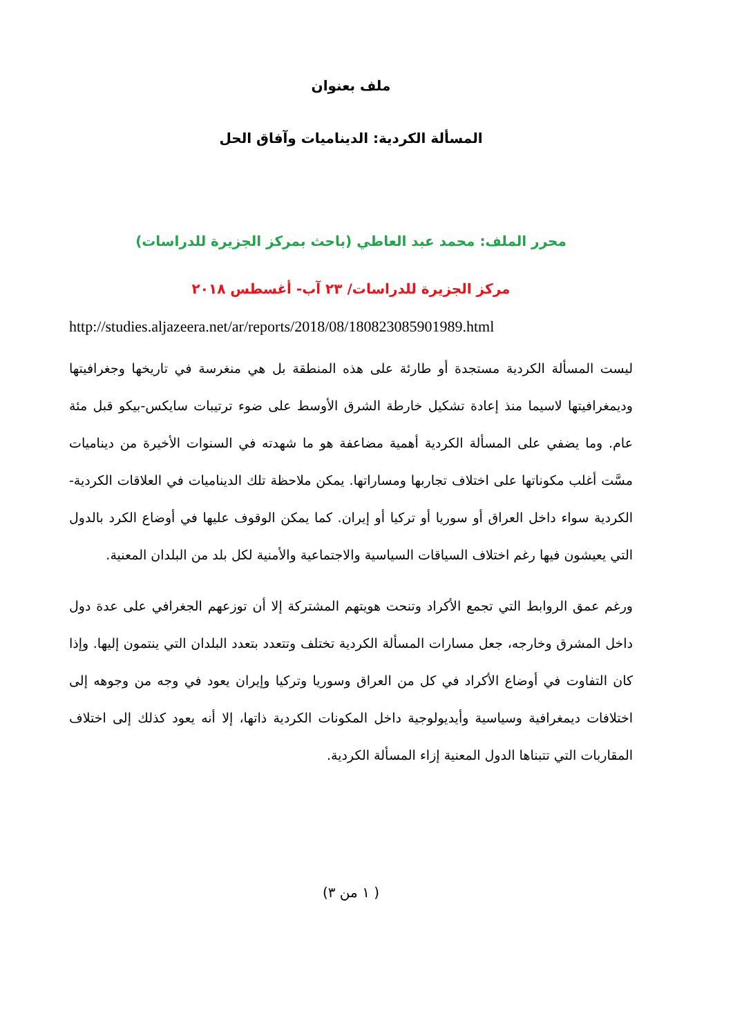ملف بعنوان
المسألة الكردية: الديناميات وآفاق الحل
محرر الملف: محمد عبد العاطي (باحث بمركز الجزيرة للدراسات)
مركز الجزيرة للدراسات/ ٢٣ آب- أغسطس ٢٠١٨
http://studies.aljazeera.net/ar/reports/2018/08/180823085901989.html
ليست المسألة الكردية مستجدة أو طارئة على هذه المنطقة بل هي منغرسة في تاريخها وجغرافيتها وديمغرافيتها لاسيما منذ إعادة تشكيل خارطة الشرق الأوسط على ضوء ترتيبات سايكس-بيكو قبل مئة عام. وما يضفي على المسألة الكردية أهمية مضاعفة هو ما شهدته في السنوات الأخيرة من ديناميات مسَّت أغلب مكوناتها على اختلاف تجاربها ومساراتها. يمكن ملاحظة تلك الديناميات في العلاقات الكردية-الكردية سواء داخل العراق أو سوريا أو تركيا أو إيران. كما يمكن الوقوف عليها في أوضاع الكرد بالدول التي يعيشون فيها رغم اختلاف السياقات السياسية والاجتماعية والأمنية لكل بلد من البلدان المعنية.
ورغم عمق الروابط التي تجمع الأكراد وتنحت هويتهم المشتركة إلا أن توزعهم الجغرافي على عدة دول داخل المشرق وخارجه، جعل مسارات المسألة الكردية تختلف وتتعدد بتعدد البلدان التي ينتمون إليها. وإذا كان التفاوت في أوضاع الأكراد في كل من العراق وسوريا وتركيا وإيران يعود في وجه من وجوهه إلى اختلافات ديمغرافية وسياسية وأيديولوجية داخل المكونات الكردية ذاتها، إلا أنه يعود كذلك إلى اختلاف المقاربات التي تتبناها الدول المعنية إزاء المسألة الكردية.
( ١ من ٣)